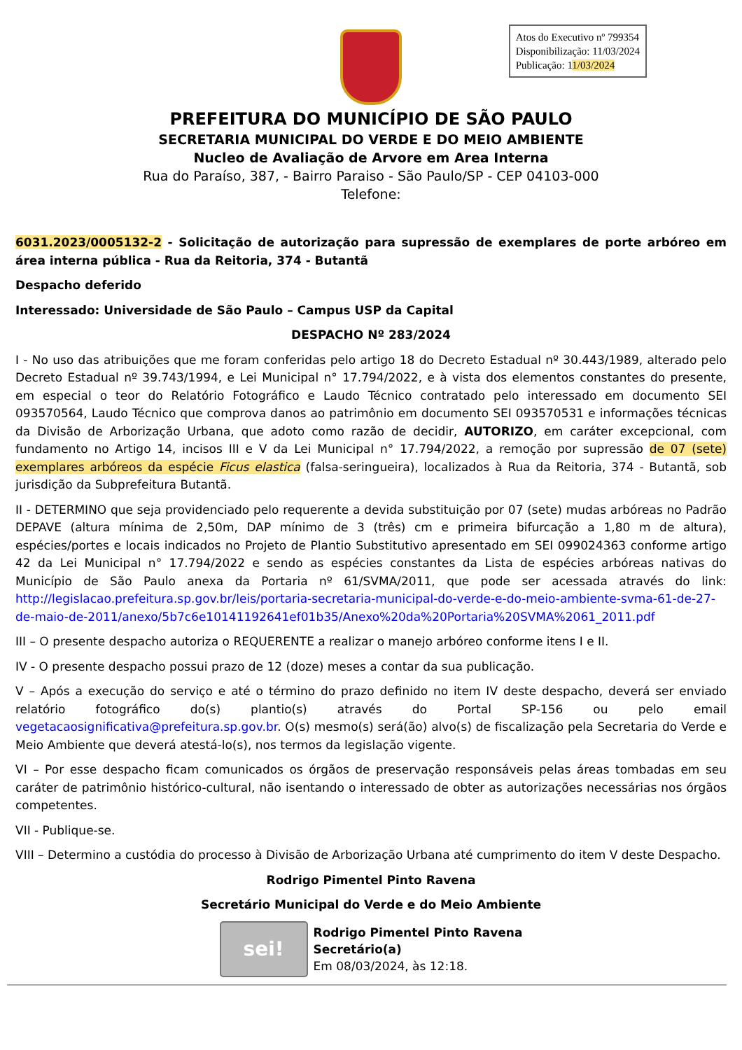Atos do Executivo nº 799354
Disponibilização: 11/03/2024
Publicação: 11/03/2024
PREFEITURA DO MUNICÍPIO DE SÃO PAULO
SECRETARIA MUNICIPAL DO VERDE E DO MEIO AMBIENTE
Nucleo de Avaliação de Arvore em Area Interna
Rua do Paraíso, 387, - Bairro Paraiso - São Paulo/SP - CEP 04103-000
Telefone:
6031.2023/0005132-2 - Solicitação de autorização para supressão de exemplares de porte arbóreo em área interna pública - Rua da Reitoria, 374 - Butantã
Despacho deferido
Interessado: Universidade de São Paulo – Campus USP da Capital
DESPACHO Nº 283/2024
I - No uso das atribuições que me foram conferidas pelo artigo 18 do Decreto Estadual nº 30.443/1989, alterado pelo Decreto Estadual nº 39.743/1994, e Lei Municipal n° 17.794/2022, e à vista dos elementos constantes do presente, em especial o teor do Relatório Fotográfico e Laudo Técnico contratado pelo interessado em documento SEI 093570564, Laudo Técnico que comprova danos ao patrimônio em documento SEI 093570531 e informações técnicas da Divisão de Arborização Urbana, que adoto como razão de decidir, AUTORIZO, em caráter excepcional, com fundamento no Artigo 14, incisos III e V da Lei Municipal n° 17.794/2022, a remoção por supressão de 07 (sete) exemplares arbóreos da espécie Ficus elastica (falsa-seringueira), localizados à Rua da Reitoria, 374 - Butantã, sob jurisdição da Subprefeitura Butantã.
II - DETERMINO que seja providenciado pelo requerente a devida substituição por 07 (sete) mudas arbóreas no Padrão DEPAVE (altura mínima de 2,50m, DAP mínimo de 3 (três) cm e primeira bifurcação a 1,80 m de altura), espécies/portes e locais indicados no Projeto de Plantio Substitutivo apresentado em SEI 099024363 conforme artigo 42 da Lei Municipal n° 17.794/2022 e sendo as espécies constantes da Lista de espécies arbóreas nativas do Município de São Paulo anexa da Portaria nº 61/SVMA/2011, que pode ser acessada através do link: http://legislacao.prefeitura.sp.gov.br/leis/portaria-secretaria-municipal-do-verde-e-do-meio-ambiente-svma-61-de-27-de-maio-de-2011/anexo/5b7c6e10141192641ef01b35/Anexo%20da%20Portaria%20SVMA%2061_2011.pdf
III – O presente despacho autoriza o REQUERENTE a realizar o manejo arbóreo conforme itens I e II.
IV - O presente despacho possui prazo de 12 (doze) meses a contar da sua publicação.
V – Após a execução do serviço e até o término do prazo definido no item IV deste despacho, deverá ser enviado relatório fotográfico do(s) plantio(s) através do Portal SP-156 ou pelo email vegetacaosignificativa@prefeitura.sp.gov.br. O(s) mesmo(s) será(ão) alvo(s) de fiscalização pela Secretaria do Verde e Meio Ambiente que deverá atestá-lo(s), nos termos da legislação vigente.
VI – Por esse despacho ficam comunicados os órgãos de preservação responsáveis pelas áreas tombadas em seu caráter de patrimônio histórico-cultural, não isentando o interessado de obter as autorizações necessárias nos órgãos competentes.
VII - Publique-se.
VIII – Determino a custódia do processo à Divisão de Arborização Urbana até cumprimento do item V deste Despacho.
Rodrigo Pimentel Pinto Ravena
Secretário Municipal do Verde e do Meio Ambiente
sei!
Rodrigo Pimentel Pinto Ravena
Secretário(a)
Em 08/03/2024, às 12:18.